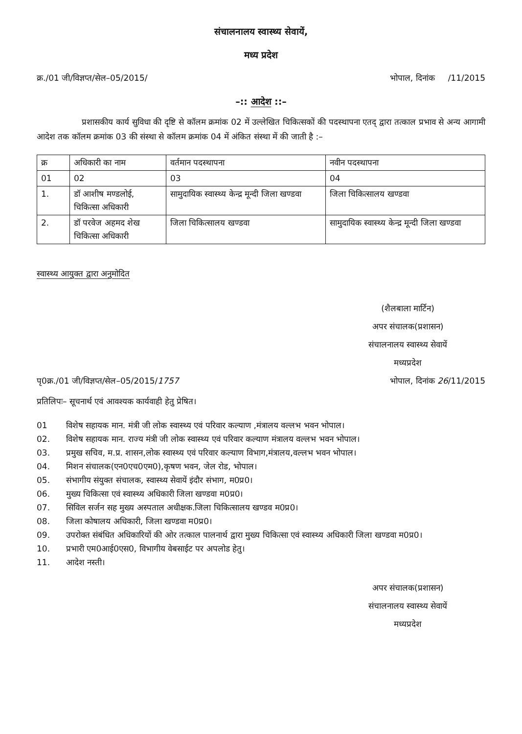संचालनालय स्वास्थ्य सेवायें,
मध्य प्रदेश
क्र./01 जी/विज्ञप्त/सेल–05/2015/ भोपाल, दिनांक /11/2015
–:: आदेश ::–
प्रशासकीय कार्य सुविधा की दृष्टि से कॉलम क्रमांक 02 में उल्लेखित चिकित्सकों की पदस्थापना एतद् द्वारा तत्काल प्रभाव से अन्य आगामी आदेश तक कॉलम क्रमांक 03 की संस्था से कॉलम क्रमांक 04 में अंकित संस्था में की जाती है :–
| क्र | अधिकारी का नाम | वर्तमान पदस्थापना | नवीन पदस्थापना |
| --- | --- | --- | --- |
| 01 | 02 | 03 | 04 |
| 1. | डॉ आशीष मण्डलोई, चिकित्सा अधिकारी | सामुदायिक स्वास्थ्य केन्द्र मून्दी जिला खण्डवा | जिला चिकित्सालय खण्डवा |
| 2. | डॉ परवेज अहमद शेख चिकित्सा अधिकारी | जिला चिकित्सालय खण्डवा | सामुदायिक स्वास्थ्य केन्द्र मून्दी जिला खण्डवा |
स्वास्थ्य आयुक्त द्वारा अनुमोदित
(शैलबाला मार्टिन)
अपर संचालक(प्रशासन)
संचालनालय स्वास्थ्य सेवायें
मध्यप्रदेश
पृ0क्र./01 जी/विज्ञप्त/सेल–05/2015/1757 भोपाल, दिनांक 26/11/2015
प्रतिलिपः– सूचनार्थ एवं आवश्यक कार्यवाही हेतु प्रेषित।
01 विशेष सहायक मान. मंत्री जी लोक स्वास्थ्य एवं परिवार कल्याण ,मंत्रालय वल्लभ भवन भोपाल।
02. विशेष सहायक मान. राज्य मंत्री जी लोक स्वास्थ्य एवं परिवार कल्याण मंत्रालय वल्लभ भवन भोपाल।
03. प्रमुख सचिव, म.प्र. शासन,लोक स्वास्थ्य एवं परिवार कल्याण विभाग,मंत्रालय,वल्लभ भवन भोपाल।
04. मिशन संचालक(एन0एच0एम0),कृषण भवन, जेल रोड, भोपाल।
05. संभागीय संयुक्त संचालक, स्वास्थ्य सेवायें इंदौर संभाग, म0प्र0।
06. मुख्य चिकित्सा एवं स्वास्थ्य अधिकारी जिला खण्डवा म0प्र0।
07. सिविल सर्जन सह मुख्य अस्पताल अधीक्षक.जिला चिकित्सालय खण्डव म0प्र0।
08. जिला कोषालय अधिकारी, जिला खण्डवा म0प्र0।
09. उपरोक्त संबंधित अधिकारियों की ओर तत्काल पालनार्थ द्वारा मुख्य चिकित्सा एवं स्वास्थ्य अधिकारी जिला खण्डवा म0प्र0।
10. प्रभारी एम0आई0एस0, विभागीय वेबसाईट पर अपलोड हेतु।
11. आदेश नस्ती।
अपर संचालक(प्रशासन)
संचालनालय स्वास्थ्य सेवायें
मध्यप्रदेश